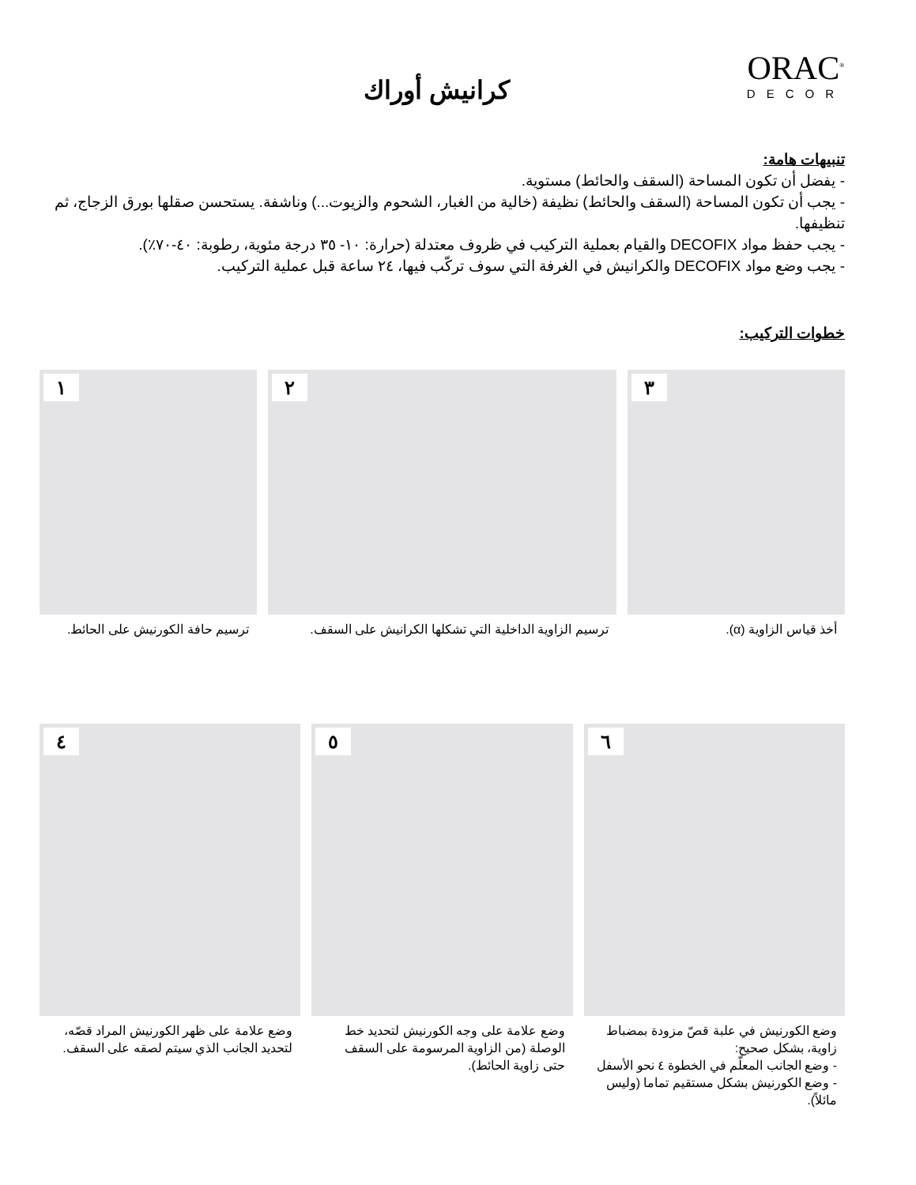كرانيش أوراك
ORAC<sup>®</sup>
DECOR
تنبيهات هامة:
- يفضل أن تكون المساحة (السقف والحائط) مستوية.
- يجب أن تكون المساحة (السقف والحائط) نظيفة (خالية من الغبار، الشحوم والزيوت...) وناشفة. يستحسن صقلها بورق الزجاج، ثم تنظيفها.
- يجب حفظ مواد DECOFIX والقيام بعملية التركيب في ظروف معتدلة (حرارة: ١٠- ٣٥ درجة مئوية، رطوبة: ٤٠-٧٠٪).
- يجب وضع مواد DECOFIX والكرانيش في الغرفة التي سوف تركّب فيها، ٢٤ ساعة قبل عملية التركيب.
خطوات التركيب:
١
ترسيم حافة الكورنيش على الحائط.
٢
ترسيم الزاوية الداخلية التي تشكلها الكرانيش على السقف.
٣
أخذ قياس الزاوية (α).
٤
وضع علامة على ظهر الكورنيش المراد قصّه، لتحديد الجانب الذي سيتم لصقه على السقف.
٥
وضع علامة على وجه الكورنيش لتحديد خط الوصلة (من الزاوية المرسومة على السقف حتى زاوية الحائط).
٦
وضع الكورنيش في علبة قصّ مزودة بمضباط زاوية، بشكل صحيح:
- وضع الجانب المعلّم في الخطوة ٤ نحو الأسفل
- وضع الكورنيش بشكل مستقيم تماما (وليس مائلاً).